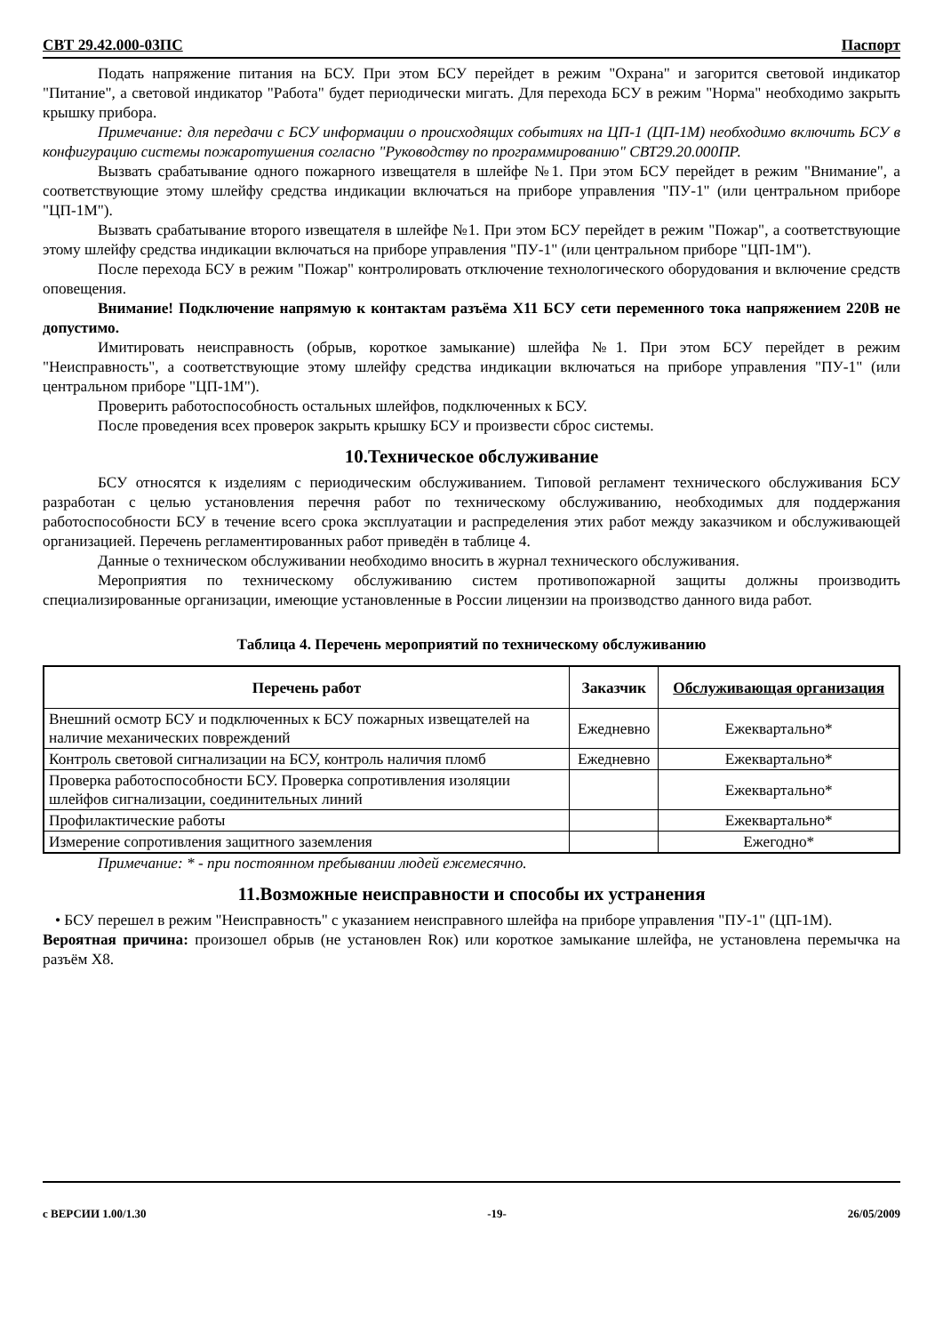СВТ 29.42.000-03ПС Паспорт
Подать напряжение питания на БСУ. При этом БСУ перейдет в режим "Охрана" и загорится световой индикатор "Питание", а световой индикатор "Работа" будет периодически мигать. Для перехода БСУ в режим "Норма" необходимо закрыть крышку прибора.
Примечание: для передачи с БСУ информации о происходящих событиях на ЦП-1 (ЦП-1М) необходимо включить БСУ в конфигурацию системы пожаротушения согласно "Руководству по программированию" СВТ29.20.000ПР.
Вызвать срабатывание одного пожарного извещателя в шлейфе №1. При этом БСУ перейдет в режим "Внимание", а соответствующие этому шлейфу средства индикации включаться на приборе управления "ПУ-1" (или центральном приборе "ЦП-1М").
Вызвать срабатывание второго извещателя в шлейфе №1. При этом БСУ перейдет в режим "Пожар", а соответствующие этому шлейфу средства индикации включаться на приборе управления "ПУ-1" (или центральном приборе "ЦП-1М").
После перехода БСУ в режим "Пожар" контролировать отключение технологического оборудования и включение средств оповещения.
Внимание! Подключение напрямую к контактам разъёма X11 БСУ сети переменного тока напряжением 220В не допустимо.
Имитировать неисправность (обрыв, короткое замыкание) шлейфа №1. При этом БСУ перейдет в режим "Неисправность", а соответствующие этому шлейфу средства индикации включаться на приборе управления "ПУ-1" (или центральном приборе "ЦП-1М").
Проверить работоспособность остальных шлейфов, подключенных к БСУ.
После проведения всех проверок закрыть крышку БСУ и произвести сброс системы.
10.Техническое обслуживание
БСУ относятся к изделиям с периодическим обслуживанием. Типовой регламент технического обслуживания БСУ разработан с целью установления перечня работ по техническому обслуживанию, необходимых для поддержания работоспособности БСУ в течение всего срока эксплуатации и распределения этих работ между заказчиком и обслуживающей организацией. Перечень регламентированных работ приведён в таблице 4.
Данные о техническом обслуживании необходимо вносить в журнал технического обслуживания.
Мероприятия по техническому обслуживанию систем противопожарной защиты должны производить специализированные организации, имеющие установленные в России лицензии на производство данного вида работ.
Таблица 4. Перечень мероприятий по техническому обслуживанию
| Перечень работ | Заказчик | Обслуживающая организация |
| --- | --- | --- |
| Внешний осмотр БСУ и подключенных к БСУ пожарных извещателей на наличие механических повреждений | Ежедневно | Ежеквартально* |
| Контроль световой сигнализации на БСУ, контроль наличия пломб | Ежедневно | Ежеквартально* |
| Проверка работоспособности БСУ. Проверка сопротивления изоляции шлейфов сигнализации, соединительных линий | | Ежеквартально* |
| Профилактические работы | | Ежеквартально* |
| Измерение сопротивления защитного заземления | | Ежегодно* |
Примечание: * - при постоянном пребывании людей ежемесячно.
11.Возможные неисправности и способы их устранения
• БСУ перешел в режим "Неисправность" с указанием неисправного шлейфа на приборе управления "ПУ-1" (ЦП-1М).
Вероятная причина: произошел обрыв (не установлен Rок) или короткое замыкание шлейфа, не установлена перемычка на разъём X8.
с ВЕРСИИ 1.00/1.30 -19- 26/05/2009